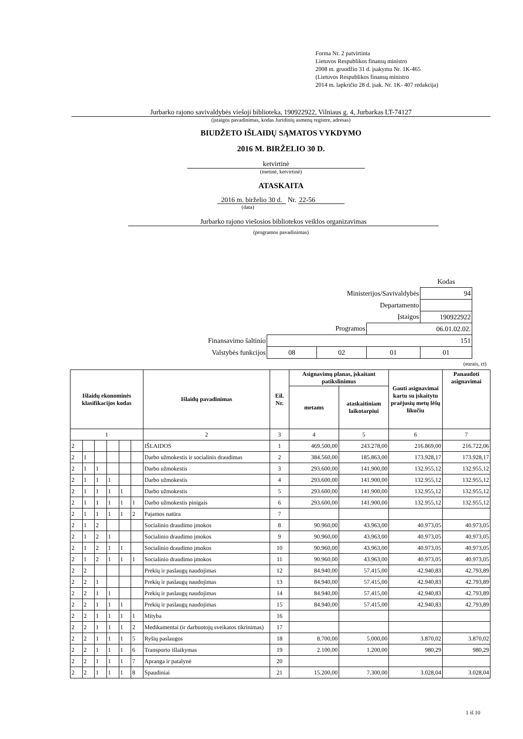Forma Nr. 2 patvirtinta
Lietuvos Respublikos finansų ministro
2008 m. gruodžio 31 d. įsakymu Nr. 1K-465
(Lietuvos Respublikos finansų ministro
2014 m. lapkričio 28 d. įsak. Nr. 1K- 407 redakcija)
Jurbarko rajono savivaldybės viešoji biblioteka, 190922922, Vilniaus g. 4, Jurbarkas LT-74127
(įstaigos pavadinimas, kodas Juridinių asmenų registre, adresas)
BIUDŽETO IŠLAIDŲ SĄMATOS VYKDYMO
2016 M. BIRŽELIO 30 D.
ketvirtinė
(metinė, ketvirtinė)
ATASKAITA
2016 m. birželio 30 d. Nr. 22-56
(data)
Jurbarko rajono viešosios bibliotekos veiklos organizavimas
(programos pavadinimas)
| | | | | Kodas |
| Ministerijos/Savivaldybės | | | | 94 |
| Departamento | | | | |
| Įstaigos | | | | 190922922 |
| Programos | | | 06.01.02.02. | |
| Finansavimo šaltinio | 151 | | | |
| Valstybės funkcijos | 08 | 02 | 01 | 01 |
(eurais, ct)
| Išlaidų ekonominės klasifikacijos kodas | | | | | | Išlaidų pavadinimas | Eil. Nr. | Asignavimų planas, įskaitant patikslinimus | | Gauti asignavimai kartu su įskaitytu praėjusių metų lėšų likučiu | Panaudoti asignavimai |
| --- | --- | --- | --- | --- | --- | --- | --- | --- | --- | --- | --- |
| | | | | | | | | metams | ataskaitiniam laikotarpiui | | |
| 1 | | | | | | 2 | 3 | 4 | 5 | 6 | 7 |
| 2 | | | | | | IŠLAIDOS | 1 | 469.500,00 | 243.278,00 | 216.869,00 | 216.722,06 |
| 2 | 1 | | | | | Darbo užmokestis ir socialinis draudimas | 2 | 384.560,00 | 185.863,00 | 173.928,17 | 173.928,17 |
| 2 | 1 | 1 | | | | Darbo užmokestis | 3 | 293.600,00 | 141.900,00 | 132.955,12 | 132.955,12 |
| 2 | 1 | 1 | 1 | | | Darbo užmokestis | 4 | 293.600,00 | 141.900,00 | 132.955,12 | 132.955,12 |
| 2 | 1 | 1 | 1 | 1 | | Darbo užmokestis | 5 | 293.600,00 | 141.900,00 | 132.955,12 | 132.955,12 |
| 2 | 1 | 1 | 1 | 1 | 1 | Darbo užmokestis pinigais | 6 | 293.600,00 | 141.900,00 | 132.955,12 | 132.955,12 |
| 2 | 1 | 1 | 1 | 1 | 2 | Pajamos natūra | 7 | | | | |
| 2 | 1 | 2 | | | | Socialinio draudimo įmokos | 8 | 90.960,00 | 43.963,00 | 40.973,05 | 40.973,05 |
| 2 | 1 | 2 | 1 | | | Socialinio draudimo įmokos | 9 | 90.960,00 | 43.963,00 | 40.973,05 | 40.973,05 |
| 2 | 1 | 2 | 1 | 1 | | Socialinio draudimo įmokos | 10 | 90.960,00 | 43.963,00 | 40.973,05 | 40.973,05 |
| 2 | 1 | 2 | 1 | 1 | 1 | Socialinio draudimo įmokos | 11 | 90.960,00 | 43.963,00 | 40.973,05 | 40.973,05 |
| 2 | 2 | | | | | Prekių ir paslaugų naudojimas | 12 | 84.940,00 | 57.415,00 | 42.940,83 | 42.793,89 |
| 2 | 2 | 1 | | | | Prekių ir paslaugų naudojimas | 13 | 84.940,00 | 57.415,00 | 42.940,83 | 42.793,89 |
| 2 | 2 | 1 | 1 | | | Prekių ir paslaugų naudojimas | 14 | 84.940,00 | 57.415,00 | 42.940,83 | 42.793,89 |
| 2 | 2 | 1 | 1 | 1 | | Prekių ir paslaugų naudojimas | 15 | 84.940,00 | 57.415,00 | 42.940,83 | 42.793,89 |
| 2 | 2 | 1 | 1 | 1 | 1 | Mityba | 16 | | | | |
| 2 | 2 | 1 | 1 | 1 | 2 | Medikamentai (ir darbuotojų sveikatos tikrinimas) | 17 | | | | |
| 2 | 2 | 1 | 1 | 1 | 5 | Ryšių paslaugos | 18 | 8.700,00 | 5.000,00 | 3.870,02 | 3.870,02 |
| 2 | 2 | 1 | 1 | 1 | 6 | Transporto išlaikymas | 19 | 2.100,00 | 1.200,00 | 980,29 | 980,29 |
| 2 | 2 | 1 | 1 | 1 | 7 | Apranga ir patalynė | 20 | | | | |
| 2 | 2 | 1 | 1 | 1 | 8 | Spaudiniai | 21 | 15.200,00 | 7.300,00 | 3.028,04 | 3.028,04 |
1 iš 10